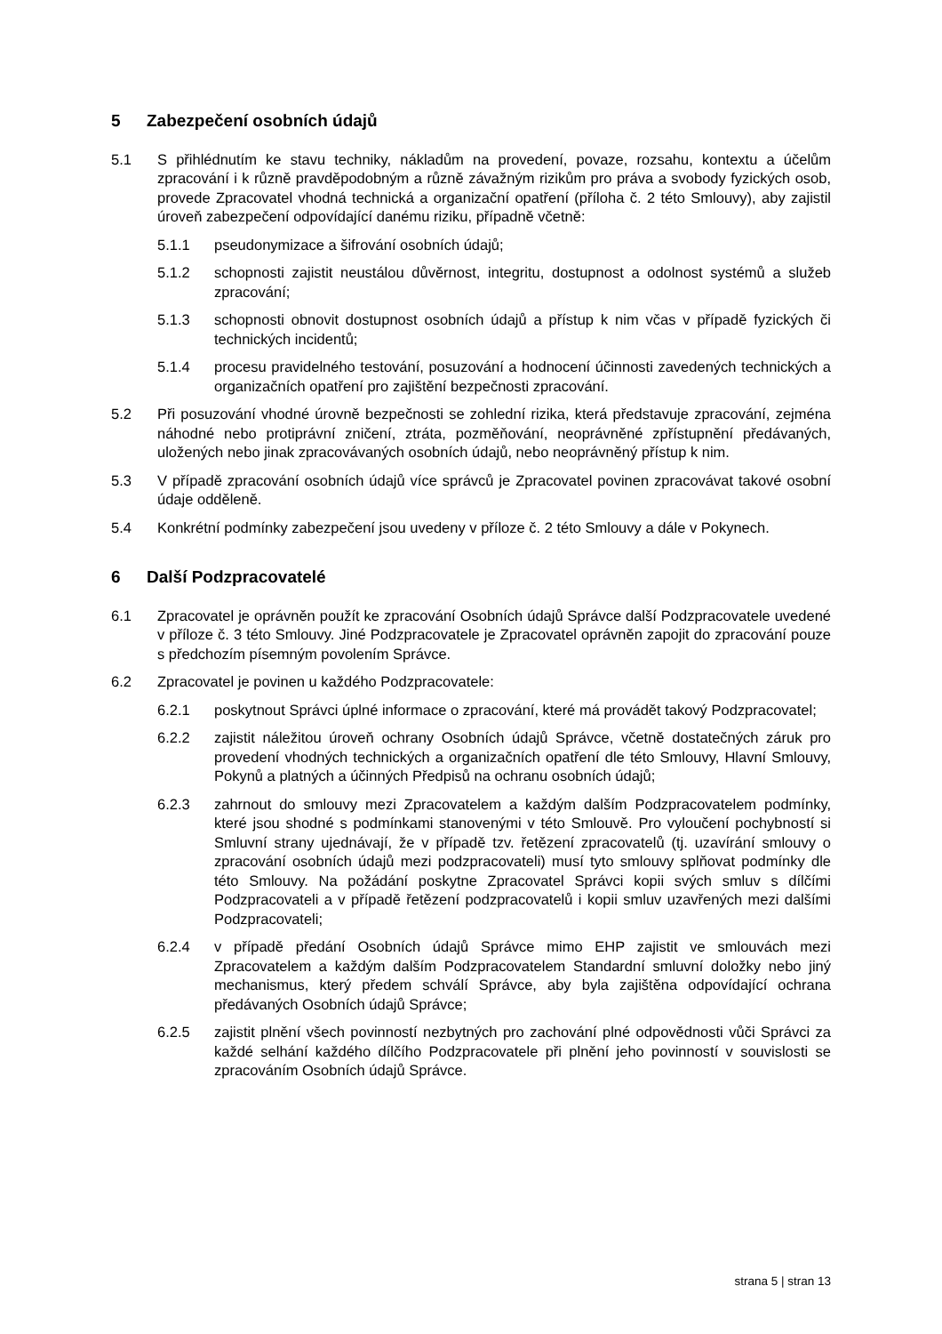5 Zabezpečení osobních údajů
5.1 S přihlédnutím ke stavu techniky, nákladům na provedení, povaze, rozsahu, kontextu a účelům zpracování i k různě pravděpodobným a různě závažným rizikům pro práva a svobody fyzických osob, provede Zpracovatel vhodná technická a organizační opatření (příloha č. 2 této Smlouvy), aby zajistil úroveň zabezpečení odpovídající danému riziku, případně včetně:
5.1.1 pseudonymizace a šifrování osobních údajů;
5.1.2 schopnosti zajistit neustálou důvěrnost, integritu, dostupnost a odolnost systémů a služeb zpracování;
5.1.3 schopnosti obnovit dostupnost osobních údajů a přístup k nim včas v případě fyzických či technických incidentů;
5.1.4 procesu pravidelného testování, posuzování a hodnocení účinnosti zavedených technických a organizačních opatření pro zajištění bezpečnosti zpracování.
5.2 Při posuzování vhodné úrovně bezpečnosti se zohlední rizika, která představuje zpracování, zejména náhodné nebo protiprávní zničení, ztráta, pozměňování, neoprávněné zpřístupnění předávaných, uložených nebo jinak zpracovávaných osobních údajů, nebo neoprávněný přístup k nim.
5.3 V případě zpracování osobních údajů více správců je Zpracovatel povinen zpracovávat takové osobní údaje odděleně.
5.4 Konkrétní podmínky zabezpečení jsou uvedeny v příloze č. 2 této Smlouvy a dále v Pokynech.
6 Další Podzpracovatelé
6.1 Zpracovatel je oprávněn použít ke zpracování Osobních údajů Správce další Podzpracovatele uvedené v příloze č. 3 této Smlouvy. Jiné Podzpracovatele je Zpracovatel oprávněn zapojit do zpracování pouze s předchozím písemným povolením Správce.
6.2 Zpracovatel je povinen u každého Podzpracovatele:
6.2.1 poskytnout Správci úplné informace o zpracování, které má provádět takový Podzpracovatel;
6.2.2 zajistit náležitou úroveň ochrany Osobních údajů Správce, včetně dostatečných záruk pro provedení vhodných technických a organizačních opatření dle této Smlouvy, Hlavní Smlouvy, Pokynů a platných a účinných Předpisů na ochranu osobních údajů;
6.2.3 zahrnout do smlouvy mezi Zpracovatelem a každým dalším Podzpracovatelem podmínky, které jsou shodné s podmínkami stanovenými v této Smlouvě. Pro vyloučení pochybností si Smluvní strany ujednávají, že v případě tzv. řetězení zpracovatelů (tj. uzavírání smlouvy o zpracování osobních údajů mezi podzpracovateli) musí tyto smlouvy splňovat podmínky dle této Smlouvy. Na požádání poskytne Zpracovatel Správci kopii svých smluv s dílčími Podzpracovateli a v případě řetězení podzpracovatelů i kopii smluv uzavřených mezi dalšími Podzpracovateli;
6.2.4 v případě předání Osobních údajů Správce mimo EHP zajistit ve smlouvách mezi Zpracovatelem a každým dalším Podzpracovatelem Standardní smluvní doložky nebo jiný mechanismus, který předem schválí Správce, aby byla zajištěna odpovídající ochrana předávaných Osobních údajů Správce;
6.2.5 zajistit plnění všech povinností nezbytných pro zachování plné odpovědnosti vůči Správci za každé selhání každého dílčího Podzpracovatele při plnění jeho povinností v souvislosti se zpracováním Osobních údajů Správce.
strana 5 | stran 13